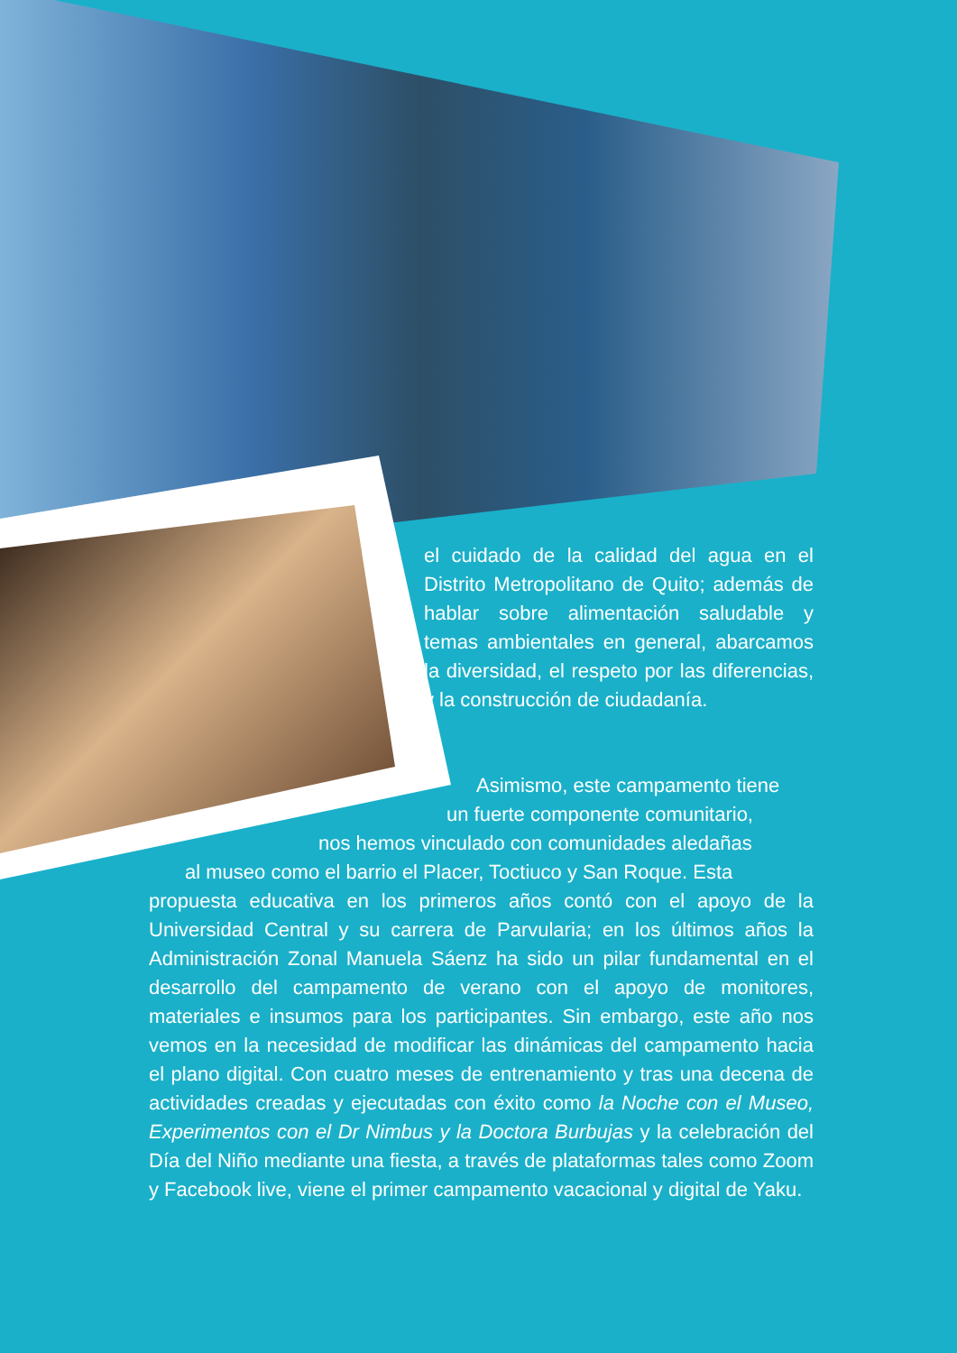el cuidado de la calidad del agua en el Distrito Metropolitano de Quito; además de hablar sobre alimentación saludable y temas ambientales en general, abarcamos la diversidad, el respeto por las diferencias, y la construcción de ciudadanía.
Asimismo, este campamento tiene
un fuerte componente comunitario,
nos hemos vinculado con comunidades aledañas
al museo como el barrio el Placer, Toctiuco y San Roque. Esta
propuesta educativa en los primeros años contó con el apoyo de la Universidad Central y su carrera de Parvularia; en los últimos años la Administración Zonal Manuela Sáenz ha sido un pilar fundamental en el desarrollo del campamento de verano con el apoyo de monitores, materiales e insumos para los participantes. Sin embargo, este año nos vemos en la necesidad de modificar las dinámicas del campamento hacia el plano digital. Con cuatro meses de entrenamiento y tras una decena de actividades creadas y ejecutadas con éxito como la Noche con el Museo, Experimentos con el Dr Nimbus y la Doctora Burbujas y la celebración del Día del Niño mediante una fiesta, a través de plataformas tales como Zoom y Facebook live, viene el primer campamento vacacional y digital de Yaku.